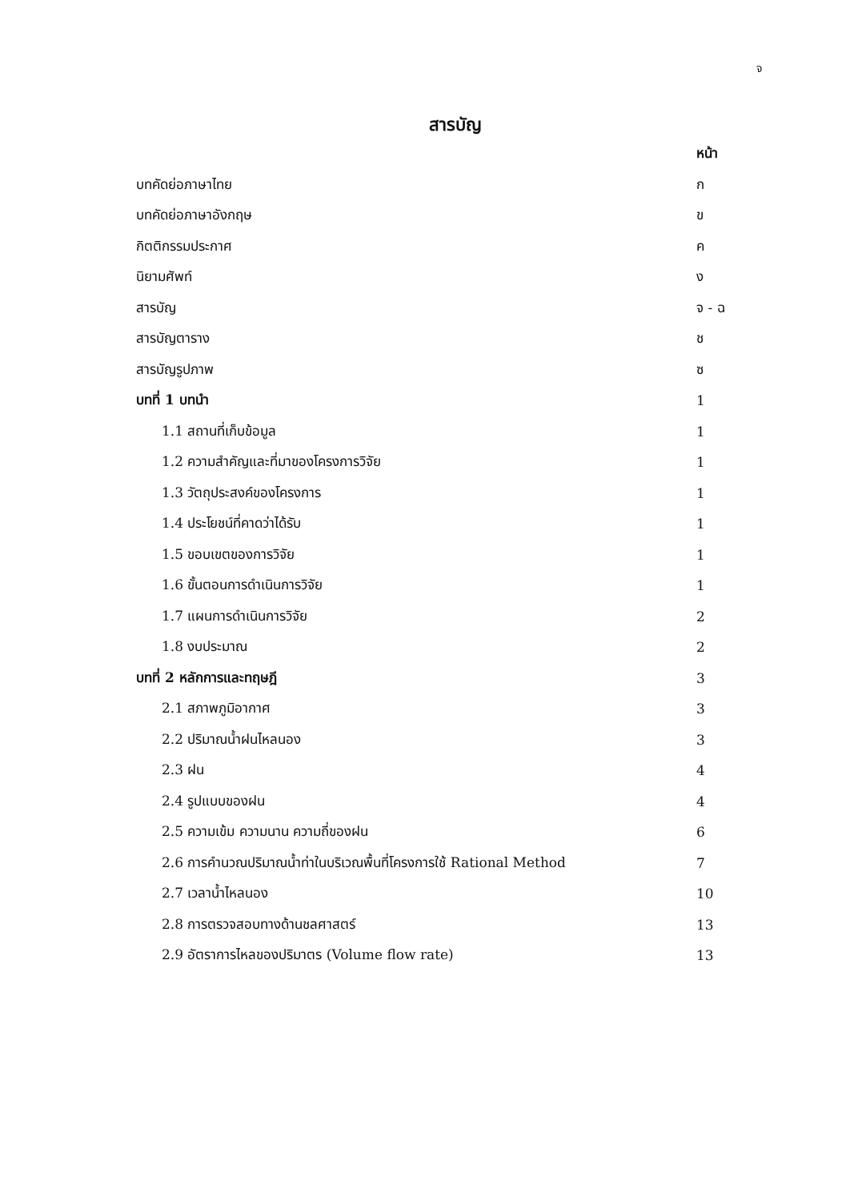จ
สารบัญ
| | หน้า |
| บทคัดย่อภาษาไทย | ก |
| บทคัดย่อภาษาอังกฤษ | ข |
| กิตติกรรมประกาศ | ค |
| นิยามศัพท์ | ง |
| สารบัญ | จ - ฉ |
| สารบัญตาราง | ช |
| สารบัญรูปภาพ | ซ |
| บทที่ 1 บทนำ | 1 |
| 1.1 สถานที่เก็บข้อมูล | 1 |
| 1.2 ความสำคัญและที่มาของโครงการวิจัย | 1 |
| 1.3 วัตถุประสงค์ของโครงการ | 1 |
| 1.4 ประโยชน์ที่คาดว่าได้รับ | 1 |
| 1.5 ขอบเขตของการวิจัย | 1 |
| 1.6 ขั้นตอนการดำเนินการวิจัย | 1 |
| 1.7 แผนการดำเนินการวิจัย | 2 |
| 1.8 งบประมาณ | 2 |
| บทที่ 2 หลักการและทฤษฎี | 3 |
| 2.1 สภาพภูมิอากาศ | 3 |
| 2.2 ปริมาณน้ำฝนไหลนอง | 3 |
| 2.3 ฝน | 4 |
| 2.4 รูปแบบของฝน | 4 |
| 2.5 ความเข้ม ความนาน ความถี่ของฝน | 6 |
| 2.6 การคำนวณปริมาณน้ำท่าในบริเวณพื้นที่โครงการใช้ Rational Method | 7 |
| 2.7 เวลาน้ำไหลนอง | 10 |
| 2.8 การตรวจสอบทางด้านชลศาสตร์ | 13 |
| 2.9 อัตราการไหลของปริมาตร (Volume flow rate) | 13 |